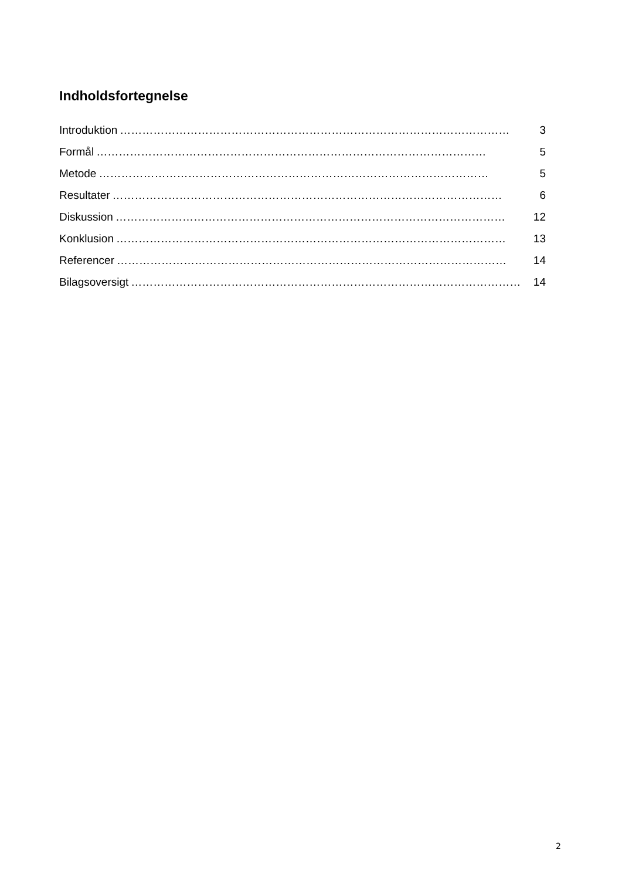Indholdsfortegnelse
Introduktion …………………………………………………………………………………………… 3
Formål …………………………………………………………………………………………… 5
Metode …………………………………………………………………………………………… 5
Resultater …………………………………………………………………………………………… 6
Diskussion …………………………………………………………………………………………… 12
Konklusion …………………………………………………………………………………………… 13
Referencer …………………………………………………………………………………………… 14
Bilagsoversigt …………………………………………………………………………………………… 14
2